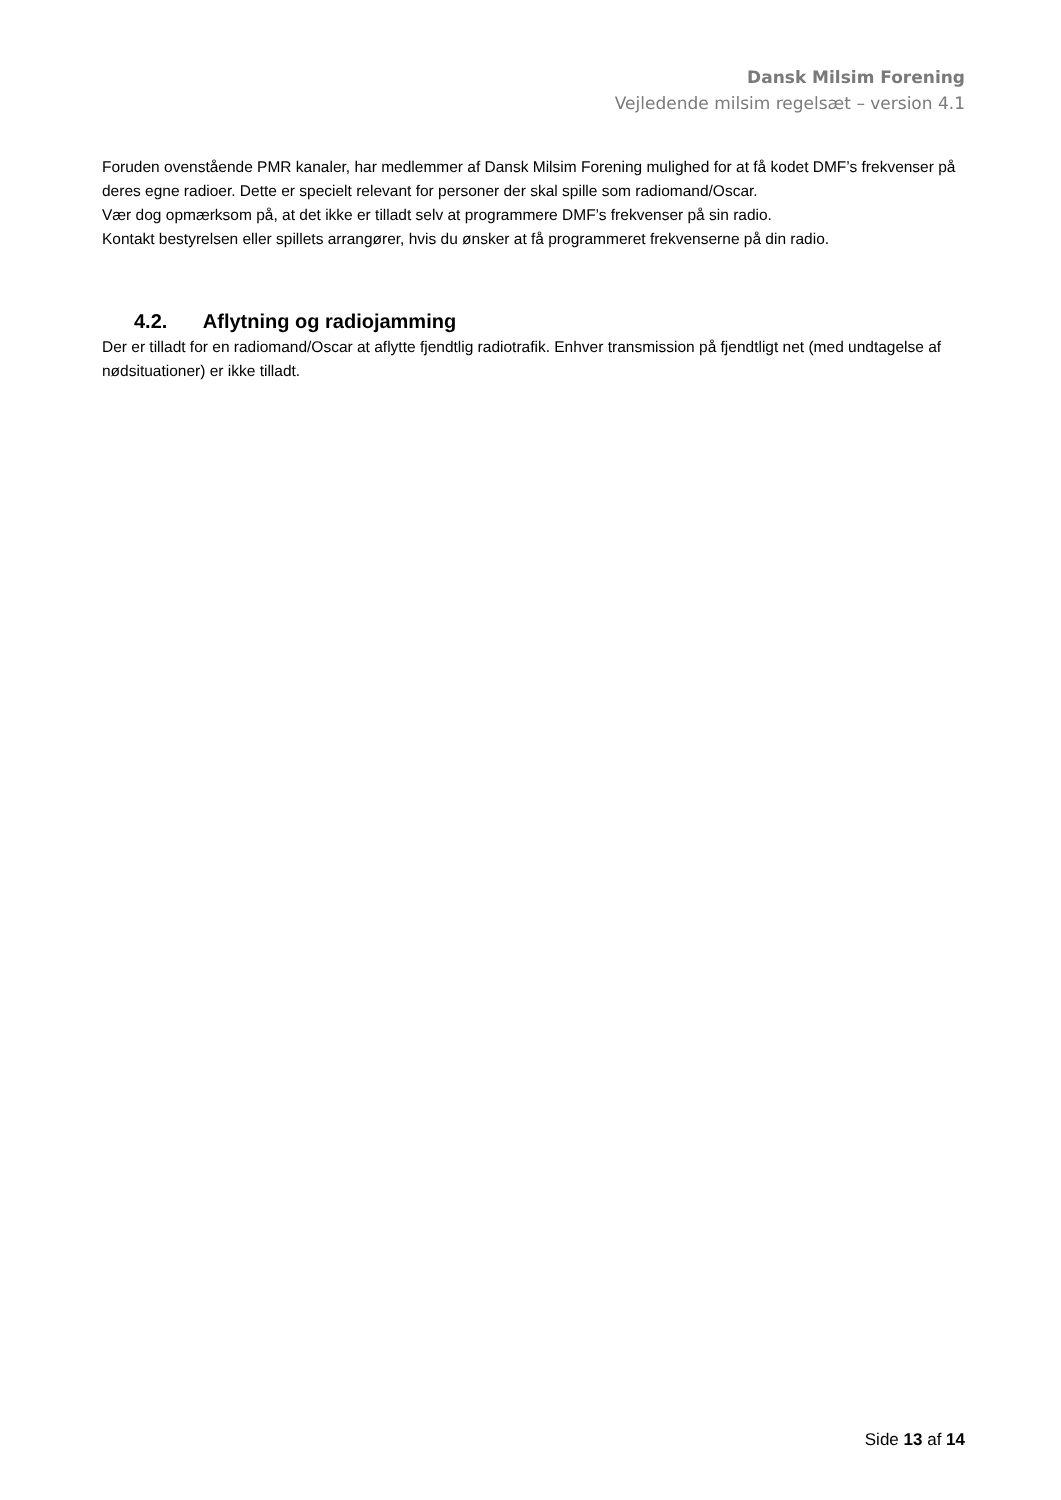Dansk Milsim Forening
Vejledende milsim regelsæt – version 4.1
Foruden ovenstående PMR kanaler, har medlemmer af Dansk Milsim Forening mulighed for at få kodet DMF’s frekvenser på deres egne radioer. Dette er specielt relevant for personer der skal spille som radiomand/Oscar.
Vær dog opmærksom på, at det ikke er tilladt selv at programmere DMF’s frekvenser på sin radio.
Kontakt bestyrelsen eller spillets arrangører, hvis du ønsker at få programmeret frekvenserne på din radio.
4.2. Aflytning og radiojamming
Der er tilladt for en radiomand/Oscar at aflytte fjendtlig radiotrafik. Enhver transmission på fjendtligt net (med undtagelse af nødsituationer) er ikke tilladt.
Side 13 af 14